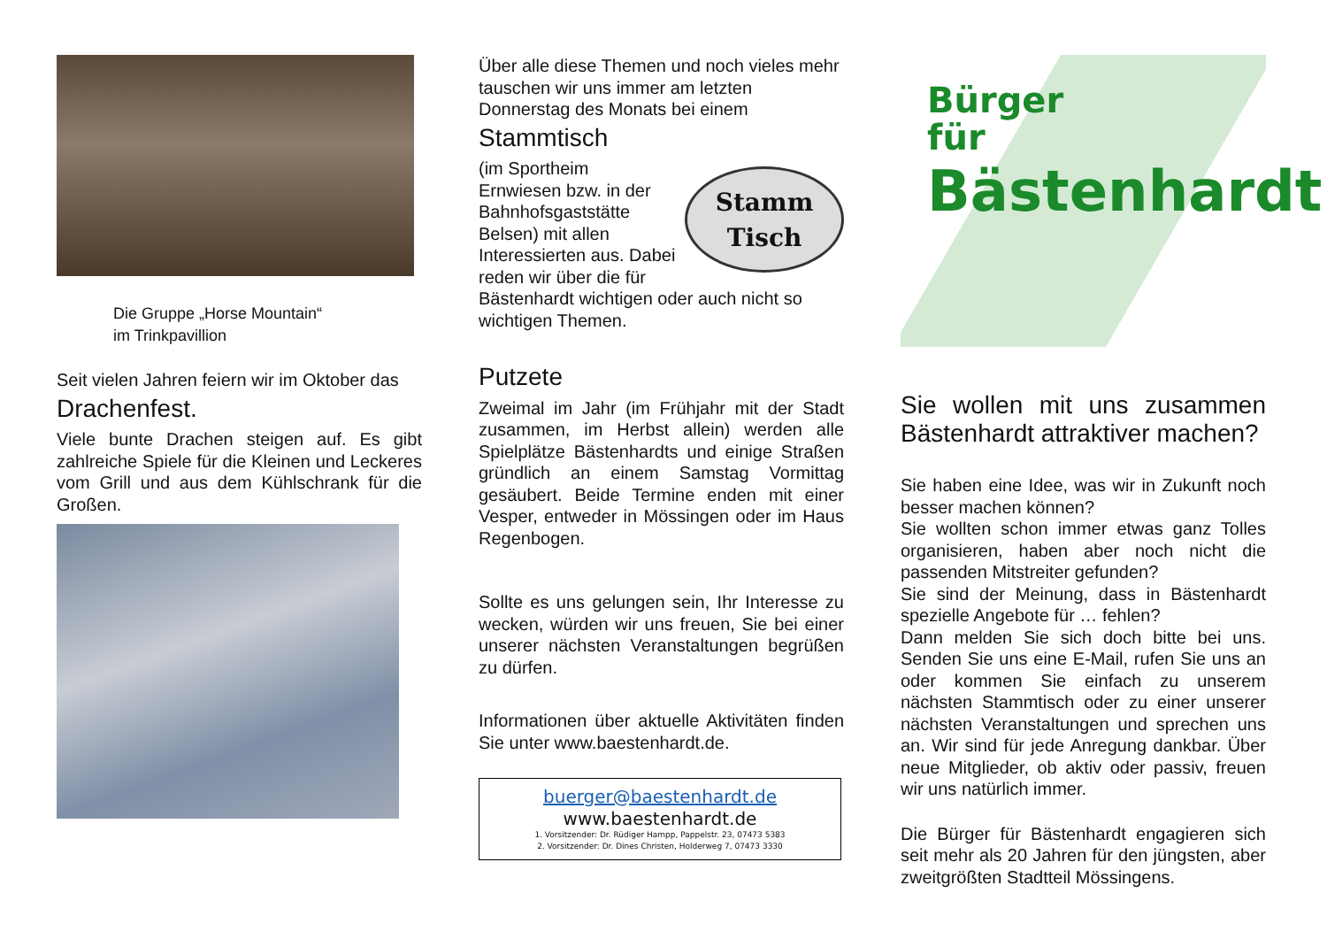Die Gruppe „Horse Mountain“
im Trinkpavillion
Seit vielen Jahren feiern wir im Oktober das
Drachenfest.
Viele bunte Drachen steigen auf. Es gibt zahlreiche Spiele für die Kleinen und Lec­keres vom Grill und aus dem Kühlschrank für die Großen.
Über alle diese Themen und noch vieles mehr tauschen wir uns immer am letzten Donnerstag des Monats bei einem
Stammtisch
Stamm
Tisch
(im Sportheim Ernwiesen bzw. in der Bahn­hofsgaststätte Belsen) mit allen Interessier­ten aus. Dabei reden wir über die für Bä­stenhardt wichtigen oder auch nicht so wichtigen Themen.
Putzete
Zweimal im Jahr (im Frühjahr mit der Stadt zusammen, im Herbst allein) werden alle Spielplätze Bästenhardts und einige Straß­en gründlich an einem Samstag Vormittag gesäubert. Beide Termine enden mit einer Vesper, entweder in Mössingen oder im Haus Regenbogen.
Sollte es uns gelungen sein, Ihr Interesse zu wecken, würden wir uns freuen, Sie bei einer unserer nächsten Veranstaltungen begrü­ßen zu dürfen.
Informationen über aktuelle Aktivitäten finden Sie unter www.baestenhardt.de.
buerger@baestenhardt.de
www.baestenhardt.de
1. Vorsitzender: Dr. Rüdiger Hampp, Pappelstr. 23, 07473 5383
2. Vorsitzender: Dr. Dines Christen, Holderweg 7, 07473 3330
Bürger
für
Bästenhardt
Sie wollen mit uns zusammen Bästenhardt attraktiver machen?
Sie haben eine Idee, was wir in Zukunft noch besser machen können?
Sie wollten schon immer etwas ganz Tolles organisieren, haben aber noch nicht die passenden Mitstreiter gefunden?
Sie sind der Meinung, dass in Bästenhardt spezielle Angebote für … fehlen?
Dann melden Sie sich doch bitte bei uns. Senden Sie uns eine E-Mail, rufen Sie uns an oder kommen Sie einfach zu unserem nächsten Stammtisch oder zu einer unserer nächsten Veranstaltungen und sprechen uns an. Wir sind für jede Anregung dankbar. Über neue Mitglieder, ob aktiv oder passiv, freuen wir uns natürlich immer.
Die Bürger für Bästenhardt engagieren sich seit mehr als 20 Jahren für den jüngsten, aber zweitgrößten Stadtteil Mössingens.